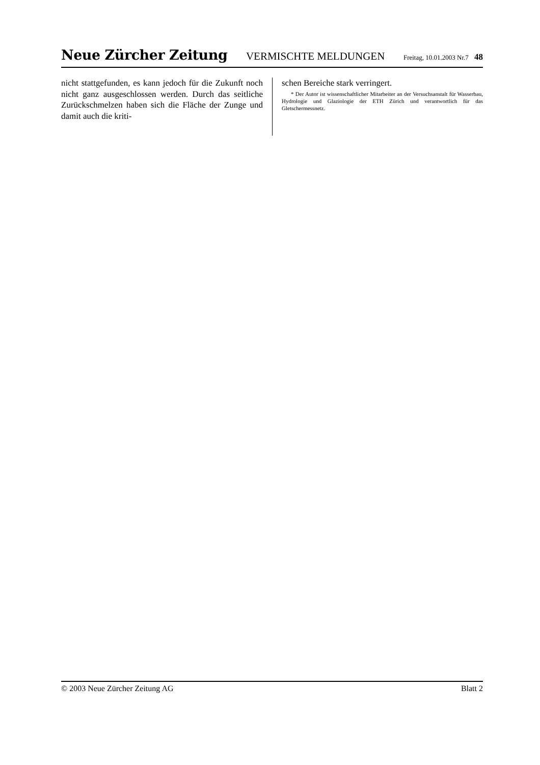Neue Zürcher Zeitung VERMISCHTE MELDUNGEN Freitag, 10.01.2003 Nr.7 48
nicht stattgefunden, es kann jedoch für die Zukunft noch nicht ganz ausgeschlossen werden. Durch das seitliche Zurückschmelzen haben sich die Fläche der Zunge und damit auch die kriti-
schen Bereiche stark verringert.
* Der Autor ist wissenschaftlicher Mitarbeiter an der Versuchsanstalt für Wasserbau, Hydrologie und Glaziologie der ETH Zürich und verantwortlich für das Gletschermessnetz.
© 2003 Neue Zürcher Zeitung AG Blatt 2